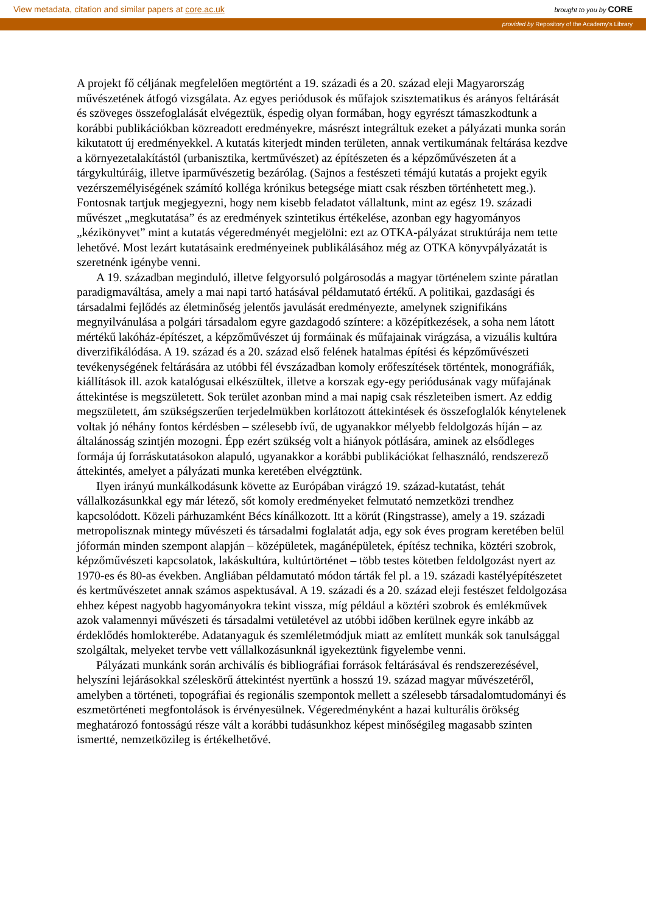View metadata, citation and similar papers at core.ac.uk brought to you by CORE
provided by Repository of the Academy's Library
A projekt fő céljának megfelelően megtörtént a 19. századi és a 20. század eleji Magyarország művészetének átfogó vizsgálata. Az egyes periódusok és műfajok szisztematikus és arányos feltárását és szöveges összefoglalását elvégeztük, éspedig olyan formában, hogy egyrészt támaszkodtunk a korábbi publikációkban közreadott eredményekre, másrészt integráltuk ezeket a pályázati munka során kikutatott új eredményekkel. A kutatás kiterjedt minden területen, annak vertikumának feltárása kezdve a környezetalakítástól (urbanisztika, kertművészet) az építészeten és a képzőművészeten át a tárgykultúráig, illetve iparművészetig bezárólag. (Sajnos a festészeti témájú kutatás a projekt egyik vezérszemélyiségének számító kolléga krónikus betegsége miatt csak részben történhetett meg.). Fontosnak tartjuk megjegyezni, hogy nem kisebb feladatot vállaltunk, mint az egész 19. századi művészet „megkutatása” és az eredmények szintetikus értékelése, azonban egy hagyományos „kézikönyvet” mint a kutatás végeredményét megjelölni: ezt az OTKA-pályázat struktúrája nem tette lehetővé. Most lezárt kutatásaink eredményeinek publikálásához még az OTKA könyvpályázatát is szeretnénk igénybe venni.
A 19. században meginduló, illetve felgyorsuló polgárosodás a magyar történelem szinte páratlan paradigmaváltása, amely a mai napi tartó hatásával példamutató értékű. A politikai, gazdasági és társadalmi fejlődés az életminőség jelentős javulását eredményezte, amelynek szignifikáns megnyilvánulása a polgári társadalom egyre gazdagodó színtere: a középítkezések, a soha nem látott mértékű lakóház-építészet, a képzőművészet új formáinak és műfajainak virágzása, a vizuális kultúra diverzifikálódása. A 19. század és a 20. század első felének hatalmas építési és képzőművészeti tevékenységének feltárására az utóbbi fél évszázadban komoly erőfeszítések történtek, monográfiák, kiállítások ill. azok katalógusai elkészültek, illetve a korszak egy-egy periódusának vagy műfajának áttekintése is megszületett. Sok terület azonban mind a mai napig csak részleteiben ismert. Az eddig megszületett, ám szükségszerűen terjedelmükben korlátozott áttekintések és összefoglalók kénytelenek voltak jó néhány fontos kérdésben – szélesebb ívű, de ugyanakkor mélyebb feldolgozás híján – az általánosság szintjén mozogni. Épp ezért szükség volt a hiányok pótlására, aminek az elsődleges formája új forráskutatásokon alapuló, ugyanakkor a korábbi publikációkat felhasználó, rendszerező áttekintés, amelyet a pályázati munka keretében elvégztünk.
Ilyen irányú munkálkodásunk követte az Európában virágzó 19. század-kutatást, tehát vállalkozásunkkal egy már létező, sőt komoly eredményeket felmutató nemzetközi trendhez kapcsolódott. Közeli párhuzamként Bécs kínálkozott. Itt a körút (Ringstrasse), amely a 19. századi metropolisznak mintegy művészeti és társadalmi foglalatát adja, egy sok éves program keretében belül jóformán minden szempont alapján – középületek, magánépületek, építész technika, köztéri szobrok, képzőművészeti kapcsolatok, lakáskultúra, kultúrtörténet – több testes kötetben feldolgozást nyert az 1970-es és 80-as években. Angliában példamutató módon tárták fel pl. a 19. századi kastélyépítészetet és kertművészetet annak számos aspektusával. A 19. századi és a 20. század eleji festészet feldolgozása ehhez képest nagyobb hagyományokra tekint vissza, míg például a köztéri szobrok és emlékművek azok valamennyi művészeti és társadalmi vetületével az utóbbi időben kerülnek egyre inkább az érdeklődés homlokterébe. Adatanyaguk és szemléletmódjuk miatt az említett munkák sok tanulsággal szolgáltak, melyeket tervbe vett vállalkozásunknál igyekeztünk figyelembe venni.
Pályázati munkánk során archiválís és bibliográfiai források feltárásával és rendszerezésével, helyszíni lejárásokkal széleskörű áttekintést nyertünk a hosszú 19. század magyar művészetéről, amelyben a történeti, topográfiai és regionális szempontok mellett a szélesebb társadalomtudományi és eszmetörténeti megfontolások is érvényesülnek. Végeredményként a hazai kulturális örökség meghatározó fontosságú része vált a korábbi tudásunkhoz képest minőségileg magasabb szinten ismertté, nemzetközileg is értékelhetővé.